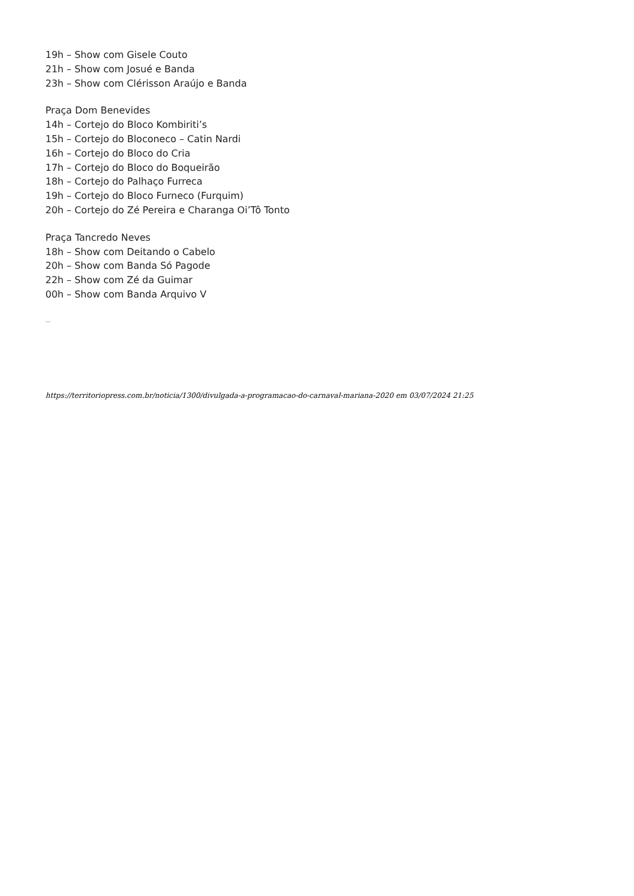19h – Show com Gisele Couto
21h – Show com Josué e Banda
23h – Show com Clérisson Araújo e Banda
Praça Dom Benevides
14h – Cortejo do Bloco Kombiriti’s
15h – Cortejo do Bloconeco – Catin Nardi
16h – Cortejo do Bloco do Cria
17h – Cortejo do Bloco do Boqueirão
18h – Cortejo do Palhaço Furreca
19h – Cortejo do Bloco Furneco (Furquim)
20h – Cortejo do Zé Pereira e Charanga Oi’Tô Tonto
Praça Tancredo Neves
18h – Show com Deitando o Cabelo
20h – Show com Banda Só Pagode
22h – Show com Zé da Guimar
00h – Show com Banda Arquivo V
--
https://territoriopress.com.br/noticia/1300/divulgada-a-programacao-do-carnaval-mariana-2020 em 03/07/2024 21:25